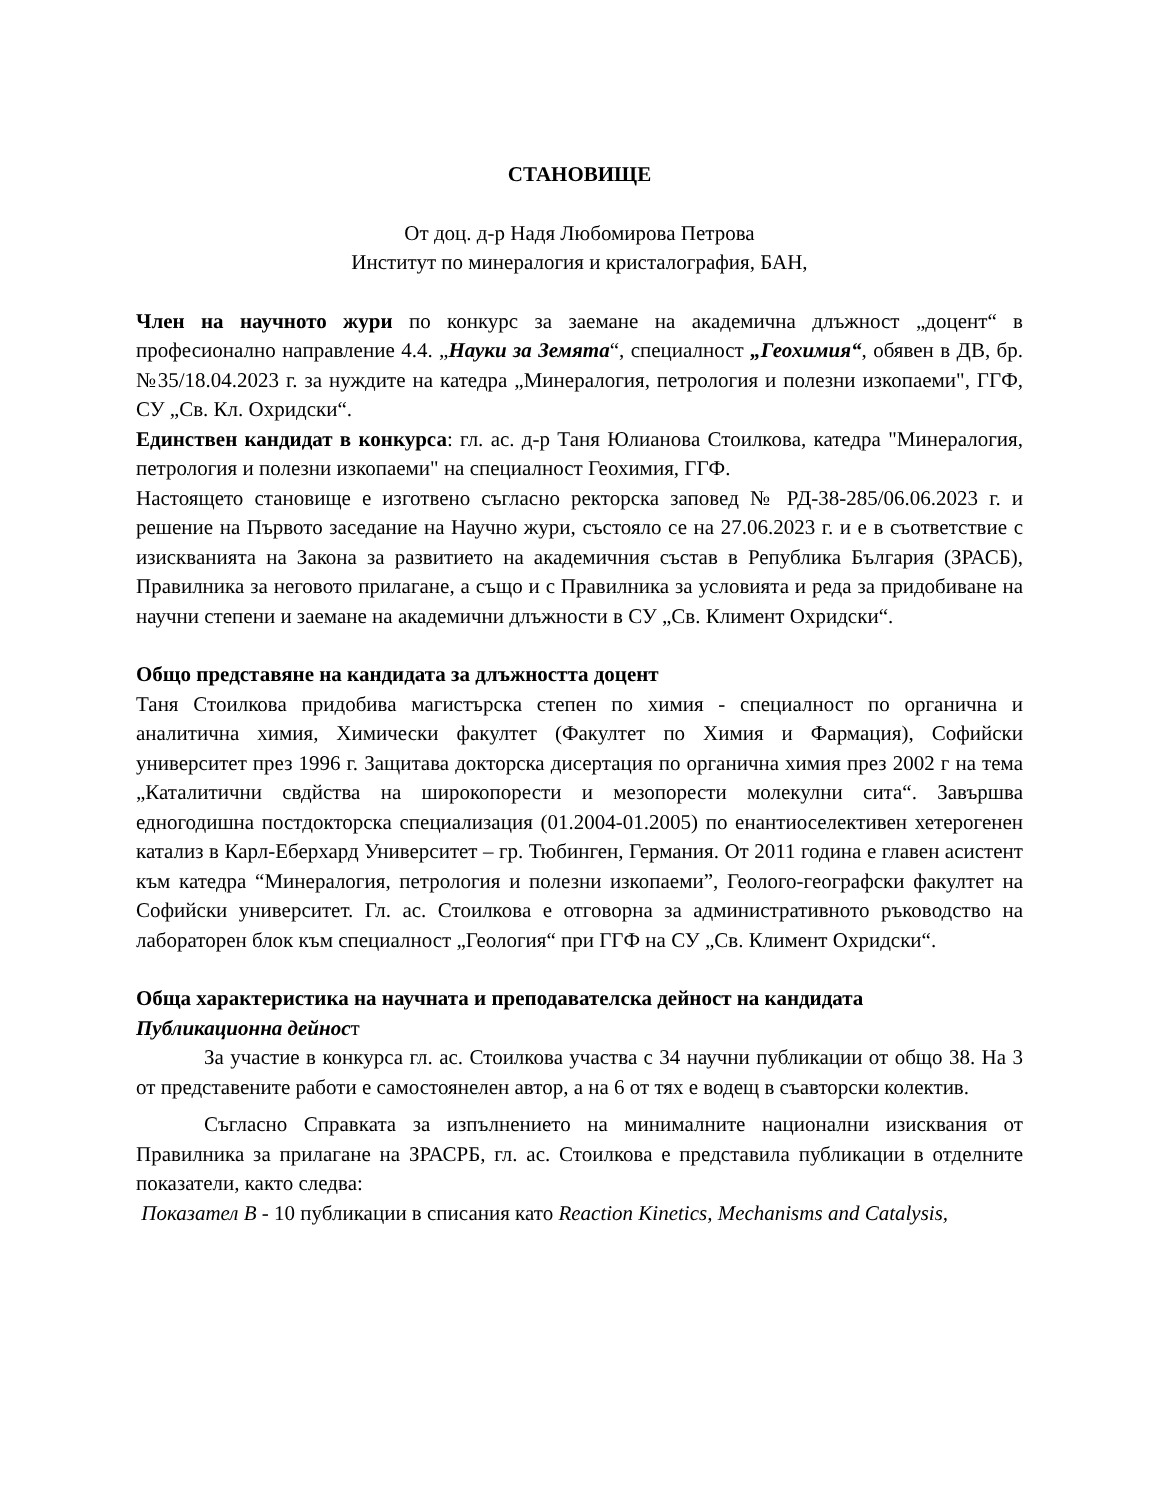СТАНОВИЩЕ
От доц. д-р Надя Любомирова Петрова
Институт по минералогия и кристалография, БАН,
Член на научното жури по конкурс за заемане на академична длъжност „доцент“ в професионално направление 4.4. „Науки за Земята“, специалност „Геохимия“, обявен в ДВ, бр. №35/18.04.2023 г. за нуждите на катедра „Минералогия, петрология и полезни изкопаеми", ГГФ, СУ „Св. Кл. Охридски“.
Единствен кандидат в конкурса: гл. ас. д-р Таня Юлианова Стоилкова, катедра "Минералогия, петрология и полезни изкопаеми" на специалност Геохимия, ГГФ.
Настоящето становище е изготвено съгласно ректорска заповед № РД-38-285/06.06.2023 г. и решение на Първото заседание на Научно жури, състояло се на 27.06.2023 г. и е в съответствие с изискванията на Закона за развитието на академичния състав в Република България (ЗРАСБ), Правилника за неговото прилагане, а също и с Правилника за условията и реда за придобиване на научни степени и заемане на академични длъжности в СУ „Св. Климент Охридски“.
Общо представяне на кандидата за длъжността доцент
Таня Стоилкова придобива магистърска степен по химия - специалност по органична и аналитична химия, Химически факултет (Факултет по Химия и Фармация), Софийски университет през 1996 г. Защитава докторска дисертация по органична химия през 2002 г на тема „Каталитични свдйства на широкопорести и мезопорести молекулни сита“. Завършва едногодишна постдокторска специализация (01.2004-01.2005) по енантиоселективен хетерогенен катализ в Карл-Еберхард Университет – гр. Тюбинген, Германия. От 2011 година е главен асистент към катедра “Минералогия, петрология и полезни изкопаеми”, Геолого-географски факултет на Софийски университет. Гл. ас. Стоилкова е отговорна за административното ръководство на лабораторен блок към специалност „Геология“ при ГГФ на СУ „Св. Климент Охридски“.
Обща характеристика на научната и преподавателска дейност на кандидата
Публикационна дейност
За участие в конкурса гл. ас. Стоилкова участва с 34 научни публикации от общо 38. На 3 от представените работи е самостоянелен автор, а на 6 от тях е водещ в съавторски колектив.
Съгласно Справката за изпълнението на минималните национални изисквания от Правилника за прилагане на ЗРАСРБ, гл. ас. Стоилкова е представила публикации в отделните показатели, както следва:
Показател В - 10 публикации в списания като Reaction Kinetics, Mechanisms and Catalysis,